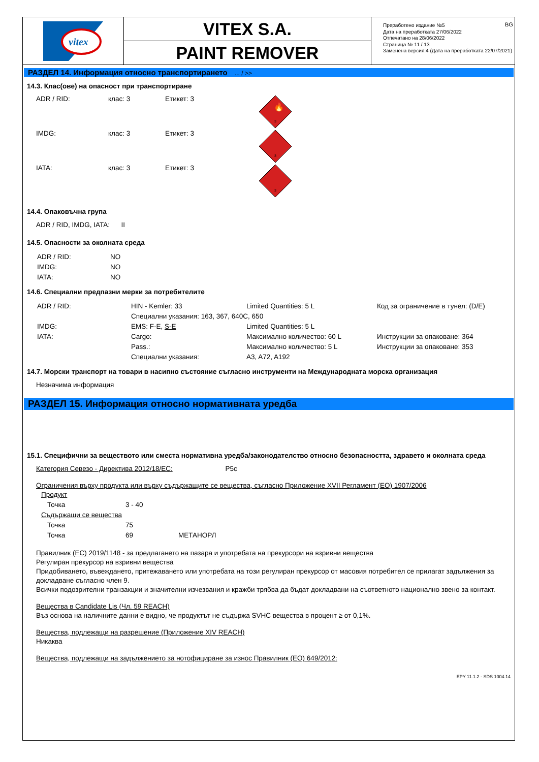vitex
VITEX S.A.
PAINT REMOVER
BG Преработено издание №5
Дата на преработката 27/06/2022
Отпечатано на 28/06/2022
Страница № 11 / 13
Заменена версия:4 (Дата на преработката 22/07/2021)
РАЗДЕЛ 14. Информация относно транспортирането ... / >>
14.3. Клас(ове) на опасност при транспортиране
ADR / RID: клас: 3 Етикет: 3
🔥
3
IMDG: клас: 3 Етикет: 3
3
IATA: клас: 3 Етикет: 3
3
14.4. Опаковъчна група
ADR / RID, IMDG, IATA: II
14.5. Опасности за околната среда
| ADR / RID: | NO |
| IMDG: | NO |
| IATA: | NO |
14.6. Специални предпазни мерки за потребителите
| ADR / RID: | HIN - Kemler: 33 | Limited Quantities: 5 L | Код за ограничение в тунел: (D/E) |
| | Специални указания: 163, 367, 640C, 650 | | |
| IMDG: | EMS: F-E, S-E | Limited Quantities: 5 L | |
| IATA: | Cargo: | Максимално количество: 60 L | Инструкции за опаковане: 364 |
| | Pass.: | Максимално количество: 5 L | Инструкции за опаковане: 353 |
| | Специални указания: | A3, A72, A192 | |
14.7. Морски транспорт на товари в насипно състояние съгласно инструменти на Международната морска организация
Незначима информация
РАЗДЕЛ 15. Информация относно нормативната уредба
15.1. Специфични за веществото или сместа нормативна уредба/законодателство относно безопасността, здравето и околната среда
Категория Севезо - Директива 2012/18/ЕС: P5c
Ограничения върху продукта или върху съдържащите се вещества, съгласно Приложение XVII Регламент (ЕО) 1907/2006
Продукт
| Точка | 3 - 40 |
Съдържащи се вещества
| Точка | 75 | |
| Точка | 69 | МЕТАНОРЛ |
Правилник (ЕС) 2019/1148 - за предлагането на пазара и употребата на прекурсори на взривни вещества
Регулиран прекурсор на взривни вещества
Придобиването, въвеждането, притежаването или употребата на този регулиран прекурсор от масовия потребител се прилагат задължения за докладване съгласно член 9.
Всички подозрителни транзакции и значителни изчезвания и кражби трябва да бъдат докладвани на съответното национално звено за контакт.
Вещества в Candidate Lis (Чл. 59 REACH)
Въз основа на наличните данни е видно, че продуктът не съдържа SVHC вещества в процент ≥ от 0,1%.
Вещества, подлежащи на разрешение (Приложение XIV REACH)
Никаква
Вещества, подлежащи на задължението за нотофициране за износ Правилник (ЕО) 649/2012:
EPY 11.1.2 - SDS 1004.14